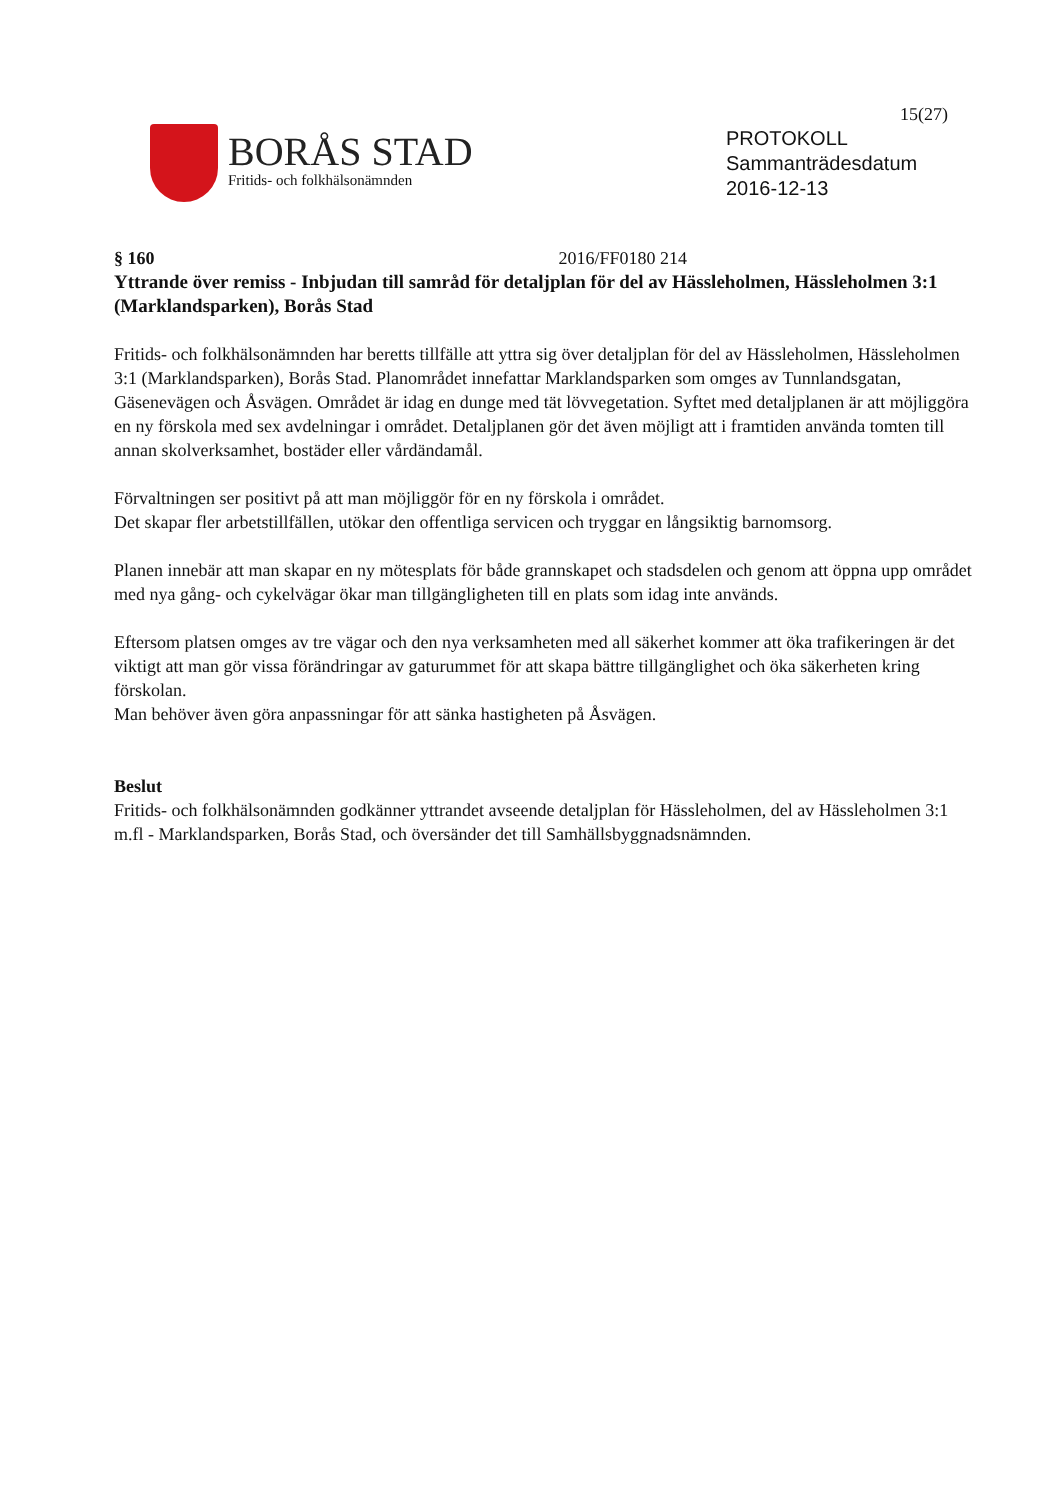15(27)
BORÅS STAD
Fritids- och folkhälsonämnden
PROTOKOLL
Sammanträdesdatum
2016-12-13
§ 160 2016/FF0180 214
Yttrande över remiss - Inbjudan till samråd för detaljplan för del av Hässleholmen, Hässleholmen 3:1 (Marklandsparken), Borås Stad
Fritids- och folkhälsonämnden har beretts tillfälle att yttra sig över detaljplan för del av Hässleholmen, Hässleholmen 3:1 (Marklandsparken), Borås Stad. Planområdet innefattar Marklandsparken som omges av Tunnlandsgatan, Gäsenevägen och Åsvägen. Området är idag en dunge med tät lövvegetation. Syftet med detaljplanen är att möjliggöra en ny förskola med sex avdelningar i området. Detaljplanen gör det även möjligt att i framtiden använda tomten till annan skolverksamhet, bostäder eller vårdändamål.
Förvaltningen ser positivt på att man möjliggör för en ny förskola i området.
Det skapar fler arbetstillfällen, utökar den offentliga servicen och tryggar en långsiktig barnomsorg.
Planen innebär att man skapar en ny mötesplats för både grannskapet och stadsdelen och genom att öppna upp området med nya gång- och cykelvägar ökar man tillgängligheten till en plats som idag inte används.
Eftersom platsen omges av tre vägar och den nya verksamheten med all säkerhet kommer att öka trafikeringen är det viktigt att man gör vissa förändringar av gaturummet för att skapa bättre tillgänglighet och öka säkerheten kring förskolan.
Man behöver även göra anpassningar för att sänka hastigheten på Åsvägen.
Beslut
Fritids- och folkhälsonämnden godkänner yttrandet avseende detaljplan för Hässleholmen, del av Hässleholmen 3:1 m.fl - Marklandsparken, Borås Stad, och översänder det till Samhällsbyggnadsnämnden.